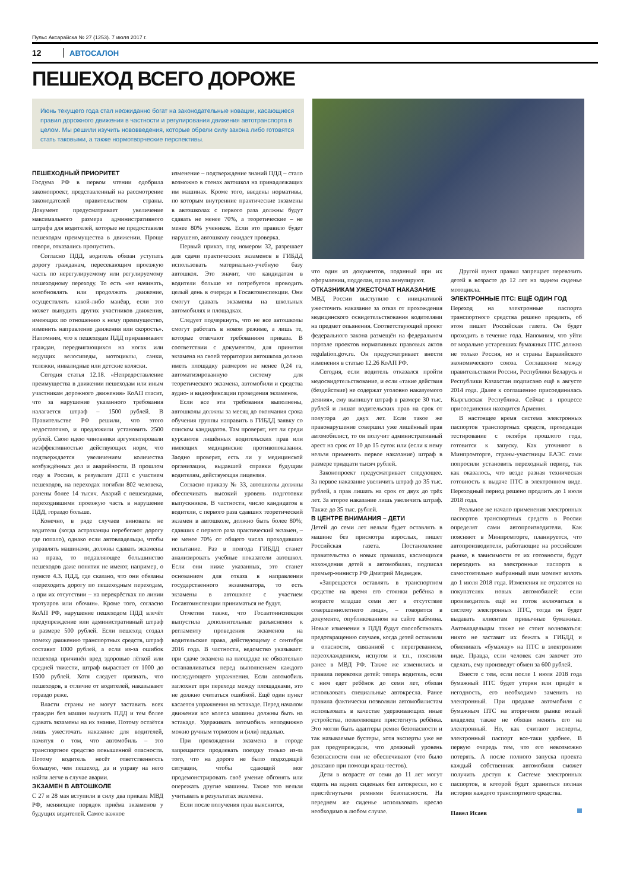Пульс Аксарайска № 27 (1253). 7 июля 2017 г.
12 АВТОСАЛОН
ПЕШЕХОД ВСЕГО ДОРОЖЕ
Июнь текущего года стал неожиданно богат на законодательные новации, касающиеся правил дорожного движения в частности и регулирования движения автотранспорта в целом. Мы решили изучить нововведения, которые обрели силу закона либо готовятся стать таковыми, а также нормотворческие перспективы.
ПЕШЕХОДНЫЙ ПРИОРИТЕТ
Госдума РФ в первом чтении одобрила законопроект, представленный на рассмотрение законодателей правительством страны. Документ предусматривает увеличение максимального размера административного штрафа для водителей, которые не предоставили пешеходам преимущества в движении. Проще говоря, отказались пропустить.
Согласно ПДД, водитель обязан уступать дорогу гражданам, пересекающим проезжую часть по нерегулируемому или регулируемому пешеходному переходу. То есть «не начинать, возобновлять или продолжать движение, осуществлять какой-либо манёвр, если это может вынудить других участников движения, имеющих по отношению к нему преимущество, изменить направление движения или скорость». Напомним, что к пешеходам ПДД приравнивают граждан, передвигающихся на ногах или ведущих велосипеды, мотоциклы, санки, тележки, инвалидные или детские коляски.
Сегодня статья 12.18. «Непредоставление преимущества в движении пешеходам или иным участникам дорожного движения» КоАП гласит, что за нарушение указанного требования налагается штраф – 1500 рублей. В Правительстве РФ решили, что этого недостаточно, и предложили установить 2500 рублей. Свою идею чиновники аргументировали неэффективностью действующих норм, что подтверждается увеличением количества возбуждённых дел и аварийности. В прошлом году в России, в результате ДТП с участием пешеходов, на переходах погибли 802 человека, ранены более 14 тысяч. Аварий с пешеходами, переходившими проезжую часть в нарушение ПДД, гораздо больше.
Конечно, в ряде случаев виноваты не водители (когда астраханцы перебегают дорогу где попало), однако если автовладельцы, чтобы управлять машинами, должны сдавать экзамены на права, то подавляющее большинство пешеходов даже понятия не имеют, например, о пункте 4.3. ПДД, где сказано, что они обязаны «переходить дорогу по пешеходным переходам, а при их отсутствии – на перекрёстках по линии тротуаров или обочин». Кроме того, согласно КоАП РФ, нарушение пешеходом ПДД влечёт предупреждение или административный штраф в размере 500 рублей. Если пешеход создал помеху движению транспортных средств, штраф составит 1000 рублей, а если из-за ошибок пешехода причинён вред здоровью лёгкой или средней тяжести, штраф вырастает от 1000 до 1500 рублей. Хотя следует признать, что пешеходов, в отличие от водителей, наказывают гораздо реже.
Власти страны не могут заставить всех граждан без машин выучить ПДД и тем более сдавать экзамены на их знание. Потому остаётся лишь ужесточать наказание для водителей, памятуя о том, что автомобиль – это транспортное средство повышенной опасности. Потому водитель несёт ответственность большую, чем пешеход, да и управу на него найти легче в случае аварии.
ЭКЗАМЕН В АВТОШКОЛЕ
С 27 и 28 мая вступили в силу два приказа МВД РФ, меняющие порядок приёма экзаменов у будущих водителей. Самое важное
изменение – подтверждение знаний ПДД – стало возможно в стенах автошкол на принадлежащих им машинах. Кроме того, введены нормативы, по которым внутренние практические экзамены в автошколах с первого раза должны будут сдавать не менее 70%, а теоретические – не менее 80% учеников. Если это правило будет нарушено, автошколу ожидает проверка.
Первый приказ, под номером 32, разрешает для сдачи практических экзаменов в ГИБДД использовать материально-учебную базу автошкол. Это значит, что кандидатам в водители больше не потребуется проводить целый день в очереди в Госавтоинспекции. Они смогут сдавать экзамены на школьных автомобилях и площадках.
Следует подчеркнуть, что не все автошколы смогут работать в новом режиме, а лишь те, которые отвечают требованиям приказа. В соответствии с документом, для принятия экзамена на своей территории автошкола должна иметь площадку размером не менее 0,24 га, автоматизированную систему для теоретического экзамена, автомобили и средства аудио- и видеофиксации проведения экзаменов.
Если все эти требования выполнены, автошколы должны за месяц до окончания срока обучения группы направить в ГИБДД заявку со списком кандидатов. Там проверят, нет ли среди курсантов лишённых водительских прав или имеющих медицинские противопоказания. Заодно проверят, есть ли у медицинской организации, выдавшей справки будущим водителям, действующая лицензия.
Согласно приказу № 33, автошколы должны обеспечивать высокий уровень подготовки выпускников. В частности, число кандидатов в водители, с первого раза сдавших теоретический экзамен в автошколе, должно быть более 80%; сдавших с первого раза практический экзамен, – не менее 70% от общего числа проходивших испытание. Раз в полгода ГИБДД станет анализировать учебные показатели автошкол. Если они ниже указанных, это станет основанием для отказа в направлении государственного экзаменатора, то есть экзамены в автошколе с участием Госавтоинспекции приниматься не будут.
Отметим также, что Госавтоинспекция выпустила дополнительные разъяснения к регламенту проведения экзаменов на водительские права, действующему с сентября 2016 года. В частности, ведомство указывает: при сдаче экзамена на площадке не обязательно останавливаться перед выполнением каждого последующего упражнения. Если автомобиль заглохнет при переходе между площадками, это не должно считаться ошибкой. Ещё один пункт касается упражнения на эстакаде. Перед началом движения все колеса машины должны быть на эстакаде. Удерживать автомобиль неподвижно можно ручным тормозом и (или) педалью.
При прохождении экзамена в городе запрещается продлевать поездку только из-за того, что на дороге не было подходящей ситуации, чтобы сдающий мог продемонстрировать своё умение обгонять или опережать другие машины. Также это нельзя учитывать в результатах экзамена.
Если после получения прав выяснится,
что один из документов, поданный при их оформлении, подделан, права аннулируют.
ОТКАЗНИКАМ УЖЕСТОЧАТ НАКАЗАНИЕ
МВД России выступило с инициативой ужесточить наказание за отказ от прохождения медицинского освидетельствования водителями на предмет опьянения. Соответствующий проект федерального закона размещён на федеральном портале проектов нормативных правовых актов regulation.gov.ru. Он предусматривает внести изменения в статью 12.26 КоАП РФ.
Сегодня, если водитель отказался пройти медосвидетельствование, и если «такие действия (бездействие) не содержат уголовно наказуемого деяния», ему выпишут штраф в размере 30 тыс. рублей и лишат водительских прав на срок от полутора до двух лет. Если такое же правонарушение совершил уже лишённый прав автомобилист, то он получит административный арест на срок от 10 до 15 суток или (если к нему нельзя применить первое наказание) штраф в размере тридцати тысяч рублей.
Законопроект предусматривает следующее. За первое наказание увеличить штраф до 35 тыс. рублей, а прав лишать на срок от двух до трёх лет. За второе наказание лишь увеличить штраф. Также до 35 тыс. рублей.
В ЦЕНТРЕ ВНИМАНИЯ – ДЕТИ
Детей до семи лет нельзя будет оставлять в машине без присмотра взрослых, пишет Российская газета. Постановление правительства о новых правилах, касающихся нахождения детей в автомобилях, подписал премьер-министр РФ Дмитрий Медведев.
«Запрещается оставлять в транспортном средстве на время его стоянки ребёнка в возрасте младше семи лет в отсутствие совершеннолетнего лица», – говорится в документе, опубликованном на сайте кабмина. Новые изменения в ПДД будут способствовать предотвращению случаев, когда детей оставляли в опасности, связанной с перегреванием, переохлаждением, испугом и т.п., поясняли ранее в МВД РФ. Также же изменились и правила перевозки детей: теперь водитель, если с ним едет ребёнок до семи лет, обязан использовать специальные автокресла. Ранее правила фактически позволяли автомобилистам использовать в качестве удерживающих иные устройства, позволяющие пристегнуть ребёнка. Это могли быть адаптеры ремня безопасности и так называемые бустеры, хотя эксперты уже не раз предупреждали, что должный уровень безопасности они не обеспечивают (что было доказано при помощи краш-тестов).
Дети в возрасте от семи до 11 лет могут ездить на задних сиденьях без автокресел, но с пристёгнутыми ремнями безопасности. На переднем же сиденье использовать кресло необходимо в любом случае.
Другой пункт правил запрещает перевозить детей в возрасте до 12 лет на заднем сиденье мотоцикла.
ЭЛЕКТРОННЫЕ ПТС: ЕЩЁ ОДИН ГОД
Переход на электронные паспорта транспортного средства решено продлить, об этом пишет Российская газета. Он будет проходить в течение года. Напомним, что уйти от морально устаревших бумажных ПТС должна не только Россия, но и страны Евразийского экономического союза. Соглашение между правительствами России, Республики Беларусь и Республики Казахстан подписано ещё в августе 2014 года. Далее к соглашению присоединилась Кыргызская Республика. Сейчас в процессе присоединения находится Армения.
В настоящее время система электронных паспортов транспортных средств, проходящая тестирование с октября прошлого года, готовится к запуску. Как уточняют в Минпромторге, страны-участницы ЕАЭС сами попросили установить переходный период, так как оказалось, что везде разная техническая готовность к выдаче ПТС в электронном виде. Переходный период решено продлить до 1 июля 2018 года.
Реальное же начало применения электронных паспортов транспортных средств в России определят сами автопроизводители. Как поясняют в Минпромторге, планируется, что автопроизводители, работающие на российском рынке, в зависимости от их готовности, будут переходить на электронные паспорта в самостоятельно выбранный ими момент вплоть до 1 июля 2018 года. Изменения не отразятся на покупателях новых автомобилей: если производитель ещё не готов включиться в систему электронных ПТС, тогда он будет выдавать клиентам привычные бумажные. Автовладельцам также не стоит волноваться: никто не заставит их бежать в ГИБДД и обменивать «бумажку» на ПТС в электронном виде. Правда, если человек сам захочет это сделать, ему произведут обмен за 600 рублей.
Вместе с тем, если после 1 июля 2018 года бумажный ПТС будет утерян или придёт в негодность, его необходимо заменить на электронный. При продаже автомобиля с бумажным ПТС на вторичном рынке новый владелец также не обязан менять его на электронный. Но, как считают эксперты, электронный паспорт все-таки удобнее. В первую очередь тем, что его невозможно потерять. А после полного запуска проекта каждый собственник автомобиля сможет получить доступ к Системе электронных паспортов, в которой будет храниться полная история каждого транспортного средства.
Павел Исаев